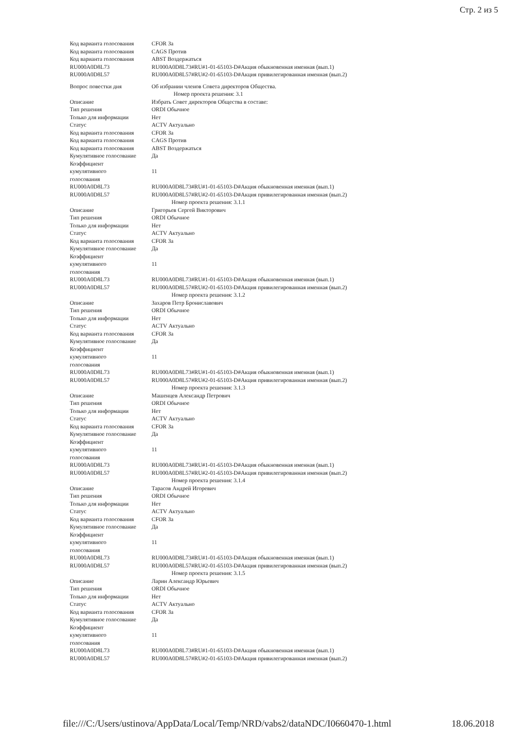Стр. 2 из 5
| Код варианта голосования | CFOR За |
| Код варианта голосования | CAGS Против |
| Код варианта голосования | ABST Воздержаться |
| RU000A0D8L73 | RU000A0D8L73#RU#1-01-65103-D#Акция обыкновенная именная (вып.1) |
| RU000A0D8L57 | RU000A0D8L57#RU#2-01-65103-D#Акция привилегированная именная (вып.2) |
| Вопрос повестки дня | Об избрании членов Совета директоров Общества. |
| Номер проекта решения: 3.1 | |
| Описание | Избрать Совет директоров Общества в составе: |
| Тип решения | ORDI Обычное |
| Только для информации | Нет |
| Статус | ACTV Актуально |
| Код варианта голосования | CFOR За |
| Код варианта голосования | CAGS Против |
| Код варианта голосования | ABST Воздержаться |
| Кумулятивное голосование | Да |
| Коэффициент кумулятивного голосования | 11 |
| RU000A0D8L73 | RU000A0D8L73#RU#1-01-65103-D#Акция обыкновенная именная (вып.1) |
| RU000A0D8L57 | RU000A0D8L57#RU#2-01-65103-D#Акция привилегированная именная (вып.2) |
| Номер проекта решения: 3.1.1 | |
| Описание | Григорьев Сергей Викторович |
| Тип решения | ORDI Обычное |
| Только для информации | Нет |
| Статус | ACTV Актуально |
| Код варианта голосования | CFOR За |
| Кумулятивное голосование | Да |
| Коэффициент кумулятивного голосования | 11 |
| RU000A0D8L73 | RU000A0D8L73#RU#1-01-65103-D#Акция обыкновенная именная (вып.1) |
| RU000A0D8L57 | RU000A0D8L57#RU#2-01-65103-D#Акция привилегированная именная (вып.2) |
| Номер проекта решения: 3.1.2 | |
| Описание | Захаров Петр Брониславович |
| Тип решения | ORDI Обычное |
| Только для информации | Нет |
| Статус | ACTV Актуально |
| Код варианта голосования | CFOR За |
| Кумулятивное голосование | Да |
| Коэффициент кумулятивного голосования | 11 |
| RU000A0D8L73 | RU000A0D8L73#RU#1-01-65103-D#Акция обыкновенная именная (вып.1) |
| RU000A0D8L57 | RU000A0D8L57#RU#2-01-65103-D#Акция привилегированная именная (вып.2) |
| Номер проекта решения: 3.1.3 | |
| Описание | Машенцев Александр Петрович |
| Тип решения | ORDI Обычное |
| Только для информации | Нет |
| Статус | ACTV Актуально |
| Код варианта голосования | CFOR За |
| Кумулятивное голосование | Да |
| Коэффициент кумулятивного голосования | 11 |
| RU000A0D8L73 | RU000A0D8L73#RU#1-01-65103-D#Акция обыкновенная именная (вып.1) |
| RU000A0D8L57 | RU000A0D8L57#RU#2-01-65103-D#Акция привилегированная именная (вып.2) |
| Номер проекта решения: 3.1.4 | |
| Описание | Тарасов Андрей Игоревич |
| Тип решения | ORDI Обычное |
| Только для информации | Нет |
| Статус | ACTV Актуально |
| Код варианта голосования | CFOR За |
| Кумулятивное голосование | Да |
| Коэффициент кумулятивного голосования | 11 |
| RU000A0D8L73 | RU000A0D8L73#RU#1-01-65103-D#Акция обыкновенная именная (вып.1) |
| RU000A0D8L57 | RU000A0D8L57#RU#2-01-65103-D#Акция привилегированная именная (вып.2) |
| Номер проекта решения: 3.1.5 | |
| Описание | Ларин Александр Юрьевич |
| Тип решения | ORDI Обычное |
| Только для информации | Нет |
| Статус | ACTV Актуально |
| Код варианта голосования | CFOR За |
| Кумулятивное голосование | Да |
| Коэффициент кумулятивного голосования | 11 |
| RU000A0D8L73 | RU000A0D8L73#RU#1-01-65103-D#Акция обыкновенная именная (вып.1) |
| RU000A0D8L57 | RU000A0D8L57#RU#2-01-65103-D#Акция привилегированная именная (вып.2) |
file:///C:/Users/ustinova/AppData/Local/Temp/NRD/vabs2/dataNDC/I0660470-1.html 18.06.2018